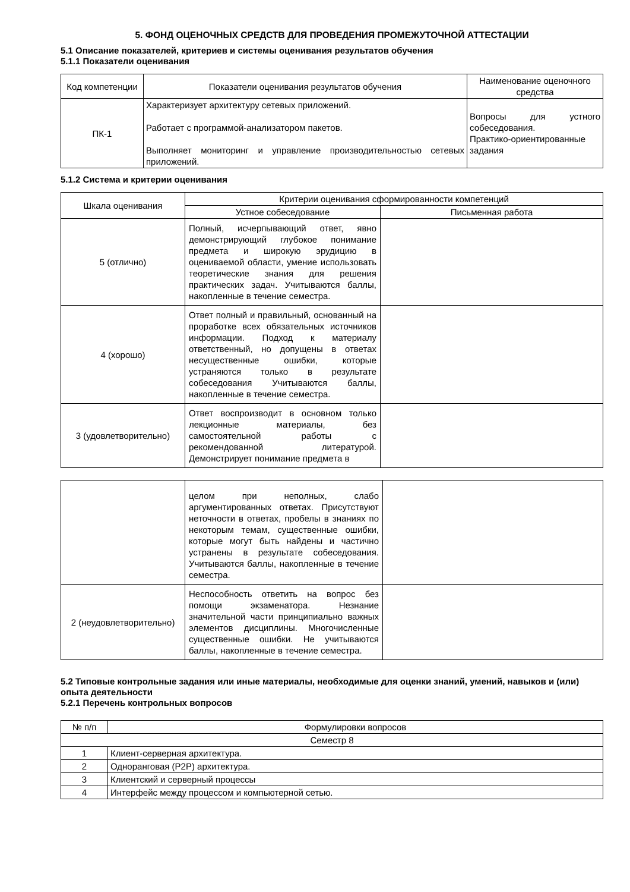5. ФОНД ОЦЕНОЧНЫХ СРЕДСТВ ДЛЯ ПРОВЕДЕНИЯ ПРОМЕЖУТОЧНОЙ АТТЕСТАЦИИ
5.1 Описание показателей, критериев и системы оценивания результатов обучения
5.1.1 Показатели оценивания
| Код компетенции | Показатели оценивания результатов обучения | Наименование оценочного средства |
| --- | --- | --- |
| ПК-1 | Характеризует архитектуру сетевых приложений. Работает с программой-анализатором пакетов. Выполняет мониторинг и управление производительностью сетевых приложений. | Вопросы для устного собеседования. Практико-ориентированные задания |
5.1.2 Система и критерии оценивания
| Шкала оценивания | Критерии оценивания сформированности компетенций | |
| --- | --- | --- |
| | Устное собеседование | Письменная работа |
| 5 (отлично) | Полный, исчерпывающий ответ, явно демонстрирующий глубокое понимание предмета и широкую эрудицию в оцениваемой области, умение использовать теоретические знания для решения практических задач. Учитываются баллы, накопленные в течение семестра. | |
| 4 (хорошо) | Ответ полный и правильный, основанный на проработке всех обязательных источников информации. Подход к материалу ответственный, но допущены в ответах несущественные ошибки, которые устраняются только в результате собеседования Учитываются баллы, накопленные в течение семестра. | |
| 3 (удовлетворительно) | Ответ воспроизводит в основном только лекционные материалы, без самостоятельной работы с рекомендованной литературой. Демонстрирует понимание предмета в | |
| | целом при неполных, слабо аргументированных ответах. Присутствуют неточности в ответах, пробелы в знаниях по некоторым темам, существенные ошибки, которые могут быть найдены и частично устранены в результате собеседования. Учитываются баллы, накопленные в течение семестра. | |
| 2 (неудовлетворительно) | Неспособность ответить на вопрос без помощи экзаменатора. Незнание значительной части принципиально важных элементов дисциплины. Многочисленные существенные ошибки. Не учитываются баллы, накопленные в течение семестра. | |
5.2 Типовые контрольные задания или иные материалы, необходимые для оценки знаний, умений, навыков и (или) опыта деятельности
5.2.1 Перечень контрольных вопросов
| № п/п | Формулировки вопросов |
| --- | --- |
| Семестр 8 | |
| 1 | Клиент-серверная архитектура. |
| 2 | Одноранговая (P2P) архитектура. |
| 3 | Клиентский и серверный процессы |
| 4 | Интерфейс между процессом и компьютерной сетью. |